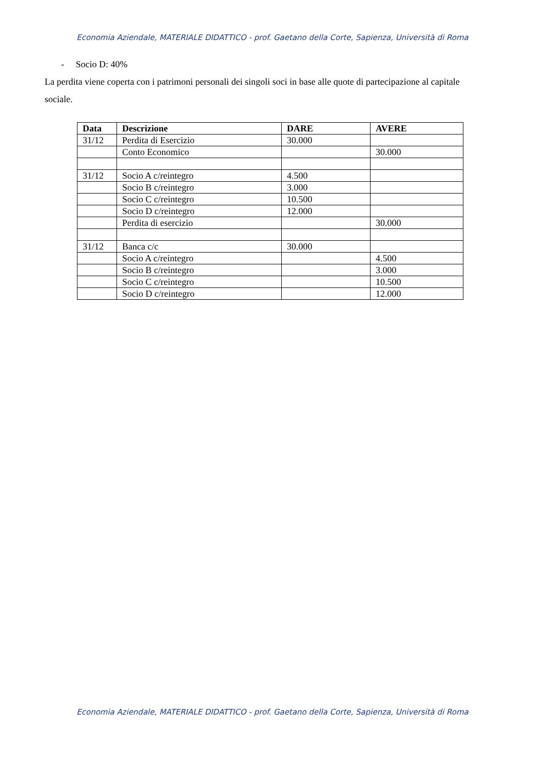Economia Aziendale, MATERIALE DIDATTICO - prof. Gaetano della Corte, Sapienza, Università di Roma
- Socio D: 40%
La perdita viene coperta con i patrimoni personali dei singoli soci in base alle quote di partecipazione al capitale sociale.
| Data | Descrizione | DARE | AVERE |
| --- | --- | --- | --- |
| 31/12 | Perdita di Esercizio | 30.000 | |
| | Conto Economico | | 30.000 |
| 31/12 | Socio A c/reintegro | 4.500 | |
| | Socio B c/reintegro | 3.000 | |
| | Socio C c/reintegro | 10.500 | |
| | Socio D c/reintegro | 12.000 | |
| | Perdita di esercizio | | 30.000 |
| 31/12 | Banca c/c | 30.000 | |
| | Socio A c/reintegro | | 4.500 |
| | Socio B c/reintegro | | 3.000 |
| | Socio C c/reintegro | | 10.500 |
| | Socio D c/reintegro | | 12.000 |
Economia Aziendale, MATERIALE DIDATTICO - prof. Gaetano della Corte, Sapienza, Università di Roma